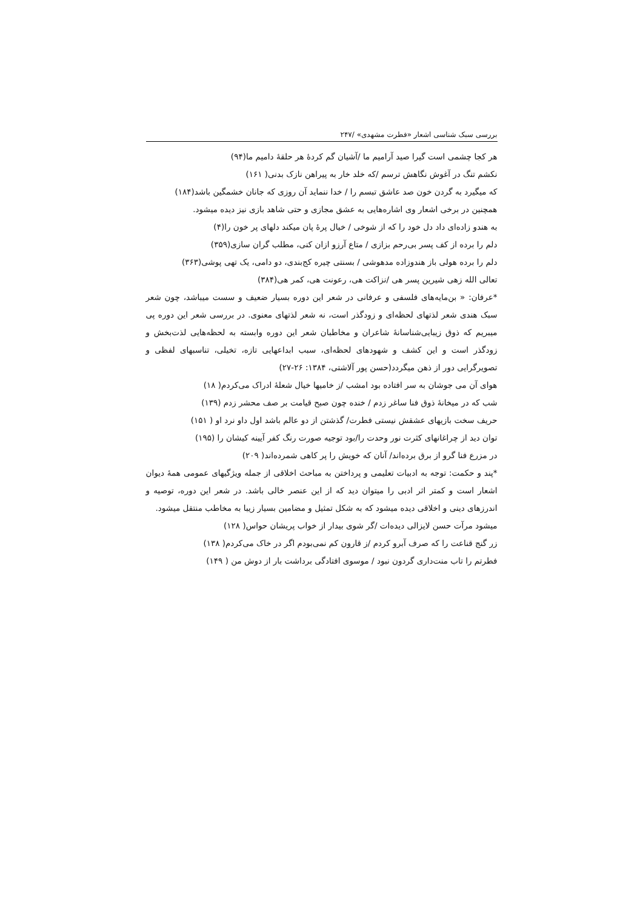بررسی سبک شناسی اشعار «فطرت مشهدی» /۲۴۷
هر کجا چشمی است گیرا صید آرامیم ما /آشیان گم کردهٔ هر حلقهٔ دامیم ما(۹۴)
نکشم تنگ در آغوش نگاهش ترسم /که خلد خار به پیراهن نازک بدنی( ۱۶۱)
که میگیرد به گردن خون صد عاشق تبسم را / خدا ننماید آن روزی که جانان خشمگین باشد(۱۸۴)
همچنین در برخی اشعار وی اشاره‌هایی به عشق مجازی و حتی شاهد بازی نیز دیده میشود.
به هندو زاده‌ای داد دل خود را که از شوخی / خیال پرهٔ پان میکند دلهای پر خون را(۴)
دلم را برده از کف پسر بی‌رحم بزازی / متاع آرزو ازان کنی، مطلب گران سازی(۳۵۹)
دلم را برده هولی باز هندوزاده مدهوشی / بسنتی چیره کج‌بندی، دو دامی، یک تهی پوشی(۳۶۳)
تعالی الله زهی شیرین پسر هی /نزاکت هی، رعونت هی، کمر هی(۳۸۴)
*عرفان: « بن‌مایه‌های فلسفی و عرفانی در شعر این دوره بسیار ضعیف و سست میباشد، چون شعر سبک هندی شعر لذتهای لحظه‌ای و زودگذر است، نه شعر لذتهای معنوی. در بررسی شعر این دوره پی میبریم که ذوق زیبایی‌شناسانهٔ شاعران و مخاطبان شعر این دوره وابسته به لحظه‌هایی لذت‌بخش و زودگذر است و این کشف و شهودهای لحظه‌ای، سبب ابداعهایی تازه، تخیلی، تناسبهای لفظی و تصویرگرایی دور از ذهن میگردد(حسن پور آلاشتی، ۱۳۸۴: ۲۶-۲۷)
هوای آن می جوشان به سر افتاده بود امشب /ز خامیها خیال شعلهٔ ادراک می‌کردم( ۱۸)
شب که در میخانهٔ ذوق فنا ساغر زدم / خنده چون صبح قیامت بر صف محشر زدم (۱۳۹)
حریف سخت بازیهای عشقش نیستی فطرت/ گذشتن از دو عالم باشد اول داو نرد او ( ۱۵۱)
توان دید از چراغانهای کثرت نور وحدت را/بود توجیه صورت رنگ کفر آیینه کیشان را (۱۹۵)
در مزرع فنا گرو از برق برده‌اند/ آنان که خویش را پر کاهی شمرده‌اند( ۲۰۹)
*پند و حکمت: توجه به ادبیات تعلیمی و پرداختن به مباحث اخلاقی از جمله ویژگیهای عمومی همهٔ دیوان اشعار است و کمتر اثر ادبی را میتوان دید که از این عنصر خالی باشد. در شعر این دوره، توصیه و اندرزهای دینی و اخلاقی دیده میشود که به شکل تمثیل و مضامین بسیار زیبا به مخاطب منتقل میشود.
میشود مرآت حسن لایزالی دیده‌ات /گر شوی بیدار از خواب پریشان حواس( ۱۲۸)
زر گنج قناعت را که صرف آبرو کردم /ز قارون کم نمی‌بودم اگر در خاک می‌کردم( ۱۳۸)
فطرتم را تاب منت‌داری گردون نبود / موسوی افتادگی برداشت بار از دوش من ( ۱۴۹)